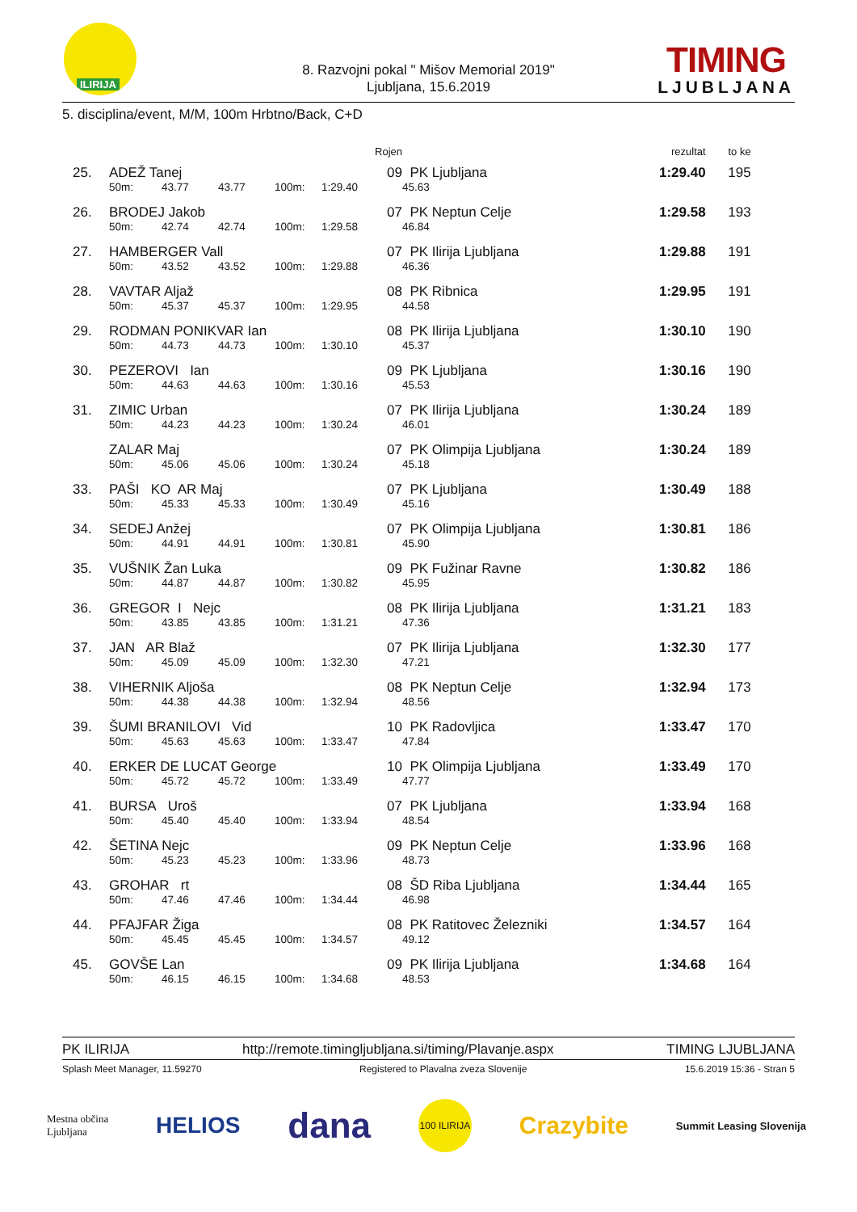ILIRIJA
8. Razvojni pokal " Mišov Memorial 2019"
Ljubljana, 15.6.2019
TIMING
LJUBLJANA
5. disciplina/event, M/M, 100m Hrbtno/Back, C+D
| | | | | | Rojen | | | rezultat | to ke |
| 25. | ADEŽ Tanej | | | | | 09 | PK Ljubljana | 1:29.40 | 195 |
| | 50m: | 43.77 | 43.77 | 100m: | 1:29.40 | | 45.63 | | |
| 26. | BRODEJ Jakob | | | | | 07 | PK Neptun Celje | 1:29.58 | 193 |
| | 50m: | 42.74 | 42.74 | 100m: | 1:29.58 | | 46.84 | | |
| 27. | HAMBERGER Vall | | | | | 07 | PK Ilirija Ljubljana | 1:29.88 | 191 |
| | 50m: | 43.52 | 43.52 | 100m: | 1:29.88 | | 46.36 | | |
| 28. | VAVTAR Aljaž | | | | | 08 | PK Ribnica | 1:29.95 | 191 |
| | 50m: | 45.37 | 45.37 | 100m: | 1:29.95 | | 44.58 | | |
| 29. | RODMAN PONIKVAR Ian | | | | | 08 | PK Ilirija Ljubljana | 1:30.10 | 190 |
| | 50m: | 44.73 | 44.73 | 100m: | 1:30.10 | | 45.37 | | |
| 30. | PEZEROVI Ian | | | | | 09 | PK Ljubljana | 1:30.16 | 190 |
| | 50m: | 44.63 | 44.63 | 100m: | 1:30.16 | | 45.53 | | |
| 31. | ZIMIC Urban | | | | | 07 | PK Ilirija Ljubljana | 1:30.24 | 189 |
| | 50m: | 44.23 | 44.23 | 100m: | 1:30.24 | | 46.01 | | |
| | ZALAR Maj | | | | | 07 | PK Olimpija Ljubljana | 1:30.24 | 189 |
| | 50m: | 45.06 | 45.06 | 100m: | 1:30.24 | | 45.18 | | |
| 33. | PAŠI KO AR Maj | | | | | 07 | PK Ljubljana | 1:30.49 | 188 |
| | 50m: | 45.33 | 45.33 | 100m: | 1:30.49 | | 45.16 | | |
| 34. | SEDEJ Anžej | | | | | 07 | PK Olimpija Ljubljana | 1:30.81 | 186 |
| | 50m: | 44.91 | 44.91 | 100m: | 1:30.81 | | 45.90 | | |
| 35. | VUŠNIK Žan Luka | | | | | 09 | PK Fužinar Ravne | 1:30.82 | 186 |
| | 50m: | 44.87 | 44.87 | 100m: | 1:30.82 | | 45.95 | | |
| 36. | GREGOR I Nejc | | | | | 08 | PK Ilirija Ljubljana | 1:31.21 | 183 |
| | 50m: | 43.85 | 43.85 | 100m: | 1:31.21 | | 47.36 | | |
| 37. | JAN AR Blaž | | | | | 07 | PK Ilirija Ljubljana | 1:32.30 | 177 |
| | 50m: | 45.09 | 45.09 | 100m: | 1:32.30 | | 47.21 | | |
| 38. | VIHERNIK Aljoša | | | | | 08 | PK Neptun Celje | 1:32.94 | 173 |
| | 50m: | 44.38 | 44.38 | 100m: | 1:32.94 | | 48.56 | | |
| 39. | ŠUMI BRANILOVI Vid | | | | | 10 | PK Radovljica | 1:33.47 | 170 |
| | 50m: | 45.63 | 45.63 | 100m: | 1:33.47 | | 47.84 | | |
| 40. | ERKER DE LUCAT George | | | | | 10 | PK Olimpija Ljubljana | 1:33.49 | 170 |
| | 50m: | 45.72 | 45.72 | 100m: | 1:33.49 | | 47.77 | | |
| 41. | BURSA Uroš | | | | | 07 | PK Ljubljana | 1:33.94 | 168 |
| | 50m: | 45.40 | 45.40 | 100m: | 1:33.94 | | 48.54 | | |
| 42. | ŠETINA Nejc | | | | | 09 | PK Neptun Celje | 1:33.96 | 168 |
| | 50m: | 45.23 | 45.23 | 100m: | 1:33.96 | | 48.73 | | |
| 43. | GROHAR rt | | | | | 08 | ŠD Riba Ljubljana | 1:34.44 | 165 |
| | 50m: | 47.46 | 47.46 | 100m: | 1:34.44 | | 46.98 | | |
| 44. | PFAJFAR Žiga | | | | | 08 | PK Ratitovec Železniki | 1:34.57 | 164 |
| | 50m: | 45.45 | 45.45 | 100m: | 1:34.57 | | 49.12 | | |
| 45. | GOVŠE Lan | | | | | 09 | PK Ilirija Ljubljana | 1:34.68 | 164 |
| | 50m: | 46.15 | 46.15 | 100m: | 1:34.68 | | 48.53 | | |
PK ILIRIJA http://remote.timingljubljana.si/timing/Plavanje.aspx TIMING LJUBLJANA
Splash Meet Manager, 11.59270 Registered to Plavalna zveza Slovenije 15.6.2019 15:36 - Stran 5
Mestna občina
Ljubljana HELIOS dana 100 ILIRIJA Crazybite Summit Leasing Slovenija